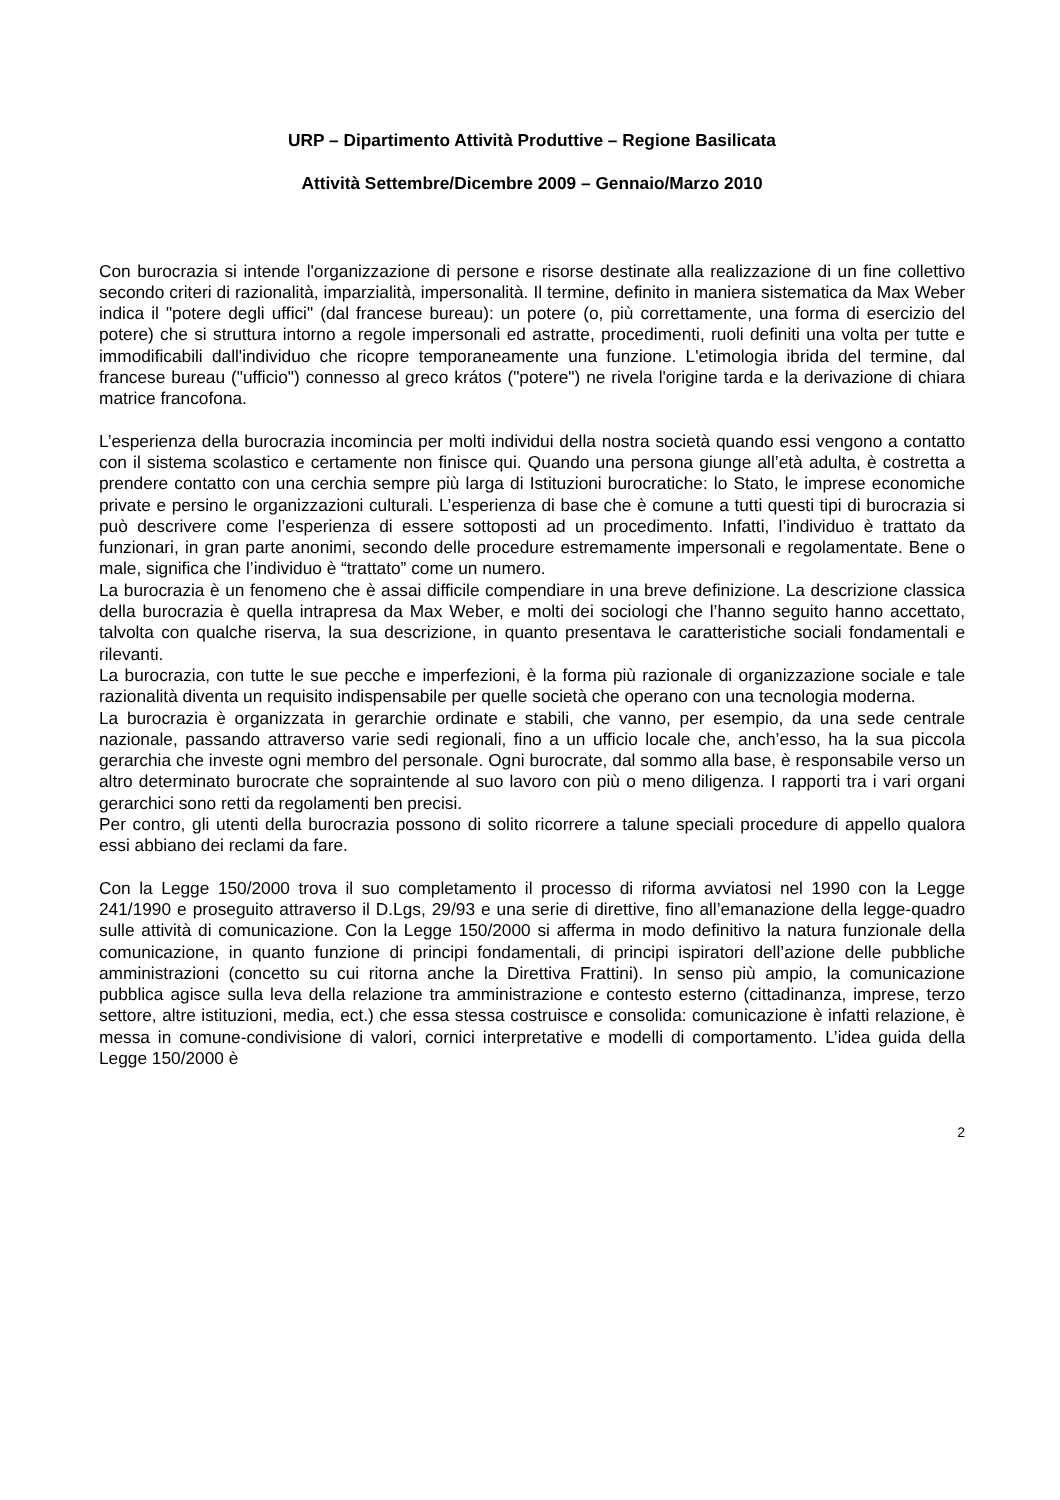URP – Dipartimento Attività Produttive – Regione Basilicata
Attività Settembre/Dicembre 2009 – Gennaio/Marzo 2010
Con burocrazia si intende l'organizzazione di persone e risorse destinate alla realizzazione di un fine collettivo secondo criteri di razionalità, imparzialità, impersonalità. Il termine, definito in maniera sistematica da Max Weber indica il "potere degli uffici" (dal francese bureau): un potere (o, più correttamente, una forma di esercizio del potere) che si struttura intorno a regole impersonali ed astratte, procedimenti, ruoli definiti una volta per tutte e immodificabili dall'individuo che ricopre temporaneamente una funzione. L'etimologia ibrida del termine, dal francese bureau ("ufficio") connesso al greco krátos ("potere") ne rivela l'origine tarda e la derivazione di chiara matrice francofona.
L’esperienza della burocrazia incomincia per molti individui della nostra società quando essi vengono a contatto con il sistema scolastico e certamente non finisce qui. Quando una persona giunge all’età adulta, è costretta a prendere contatto con una cerchia sempre più larga di Istituzioni burocratiche: lo Stato, le imprese economiche private e persino le organizzazioni culturali. L’esperienza di base che è comune a tutti questi tipi di burocrazia si può descrivere come l’esperienza di essere sottoposti ad un procedimento. Infatti, l’individuo è trattato da funzionari, in gran parte anonimi, secondo delle procedure estremamente impersonali e regolamentate. Bene o male, significa che l’individuo è “trattato” come un numero.
La burocrazia è un fenomeno che è assai difficile compendiare in una breve definizione. La descrizione classica della burocrazia è quella intrapresa da Max Weber, e molti dei sociologi che l’hanno seguito hanno accettato, talvolta con qualche riserva, la sua descrizione, in quanto presentava le caratteristiche sociali fondamentali e rilevanti.
La burocrazia, con tutte le sue pecche e imperfezioni, è la forma più razionale di organizzazione sociale e tale razionalità diventa un requisito indispensabile per quelle società che operano con una tecnologia moderna.
La burocrazia è organizzata in gerarchie ordinate e stabili, che vanno, per esempio, da una sede centrale nazionale, passando attraverso varie sedi regionali, fino a un ufficio locale che, anch’esso, ha la sua piccola gerarchia che investe ogni membro del personale. Ogni burocrate, dal sommo alla base, è responsabile verso un altro determinato burocrate che sopraintende al suo lavoro con più o meno diligenza. I rapporti tra i vari organi gerarchici sono retti da regolamenti ben precisi.
Per contro, gli utenti della burocrazia possono di solito ricorrere a talune speciali procedure di appello qualora essi abbiano dei reclami da fare.
Con la Legge 150/2000 trova il suo completamento il processo di riforma avviatosi nel 1990 con la Legge 241/1990 e proseguito attraverso il D.Lgs, 29/93 e una serie di direttive, fino all’emanazione della legge-quadro sulle attività di comunicazione. Con la Legge 150/2000 si afferma in modo definitivo la natura funzionale della comunicazione, in quanto funzione di principi fondamentali, di principi ispiratori dell’azione delle pubbliche amministrazioni (concetto su cui ritorna anche la Direttiva Frattini). In senso più ampio, la comunicazione pubblica agisce sulla leva della relazione tra amministrazione e contesto esterno (cittadinanza, imprese, terzo settore, altre istituzioni, media, ect.) che essa stessa costruisce e consolida: comunicazione è infatti relazione, è messa in comune-condivisione di valori, cornici interpretative e modelli di comportamento. L’idea guida della Legge 150/2000 è
2